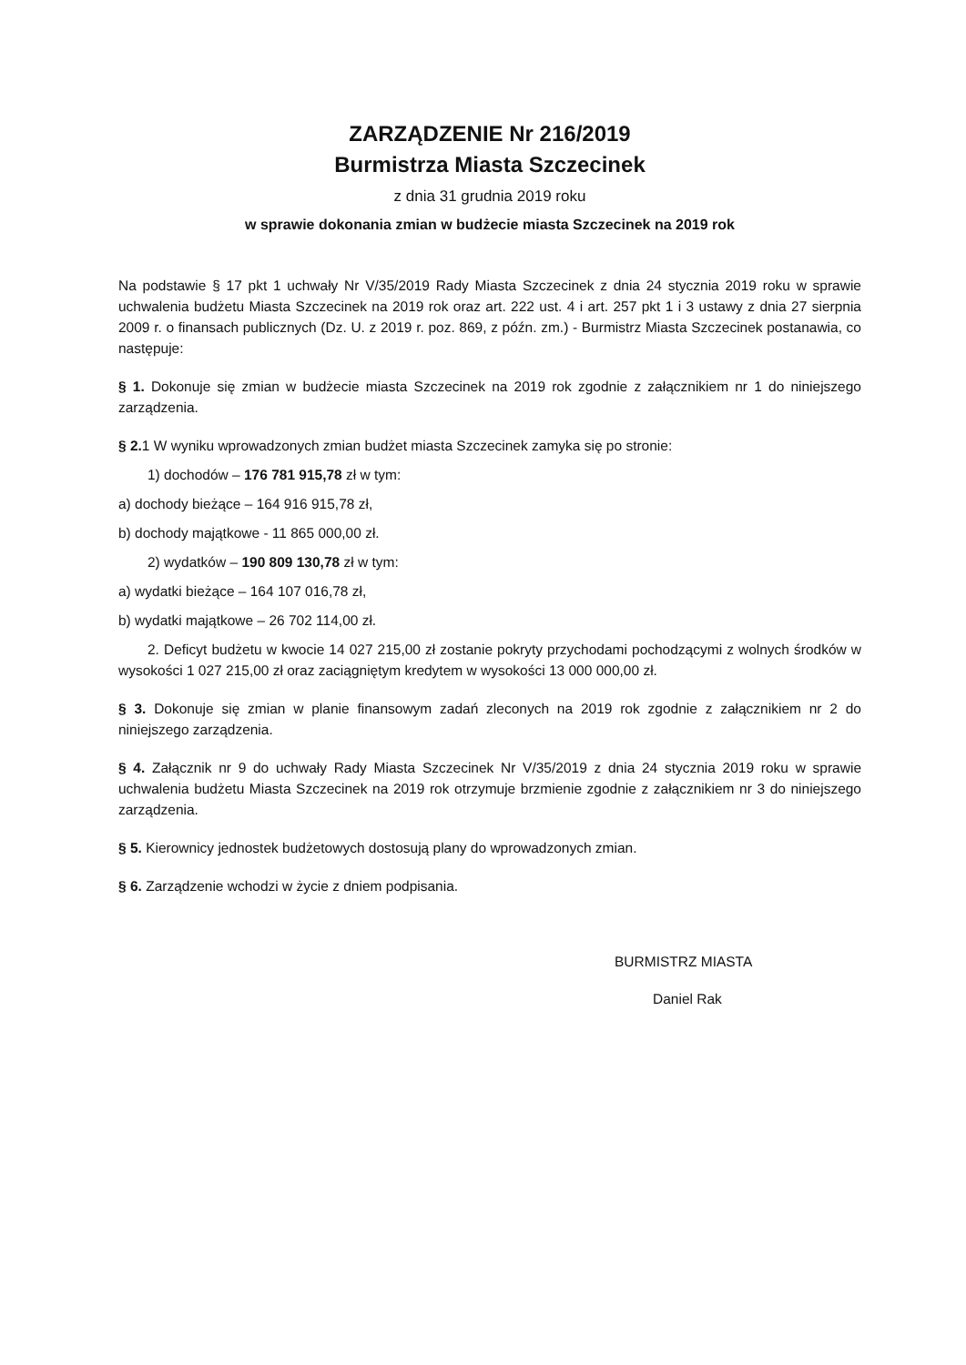ZARZĄDZENIE Nr 216/2019
Burmistrza Miasta Szczecinek
z dnia 31 grudnia 2019 roku
w sprawie dokonania zmian w budżecie miasta Szczecinek na 2019 rok
Na podstawie § 17 pkt 1 uchwały Nr V/35/2019 Rady Miasta Szczecinek z dnia 24 stycznia 2019 roku w sprawie uchwalenia budżetu Miasta Szczecinek na 2019 rok oraz art. 222 ust. 4 i art. 257 pkt 1 i 3 ustawy z dnia 27 sierpnia 2009 r. o finansach publicznych (Dz. U. z 2019 r. poz. 869, z późn. zm.) - Burmistrz Miasta Szczecinek postanawia, co następuje:
§ 1. Dokonuje się zmian w budżecie miasta Szczecinek na 2019 rok zgodnie z załącznikiem nr 1 do niniejszego zarządzenia.
§ 2. 1 W wyniku wprowadzonych zmian budżet miasta Szczecinek zamyka się po stronie:
1) dochodów – 176 781 915,78 zł w tym:
a) dochody bieżące – 164 916 915,78 zł,
b) dochody majątkowe - 11 865 000,00 zł.
2) wydatków – 190 809 130,78 zł w tym:
a) wydatki bieżące – 164 107 016,78 zł,
b) wydatki majątkowe – 26 702 114,00 zł.
2. Deficyt budżetu w kwocie 14 027 215,00 zł zostanie pokryty przychodami pochodzącymi z wolnych środków w wysokości 1 027 215,00 zł oraz zaciągniętym kredytem w wysokości 13 000 000,00 zł.
§ 3. Dokonuje się zmian w planie finansowym zadań zleconych na 2019 rok zgodnie z załącznikiem nr 2 do niniejszego zarządzenia.
§ 4. Załącznik nr 9 do uchwały Rady Miasta Szczecinek Nr V/35/2019 z dnia 24 stycznia 2019 roku w sprawie uchwalenia budżetu Miasta Szczecinek na 2019 rok otrzymuje brzmienie zgodnie z załącznikiem nr 3 do niniejszego zarządzenia.
§ 5. Kierownicy jednostek budżetowych dostosują plany do wprowadzonych zmian.
§ 6. Zarządzenie wchodzi w życie z dniem podpisania.
BURMISTRZ MIASTA
Daniel Rak